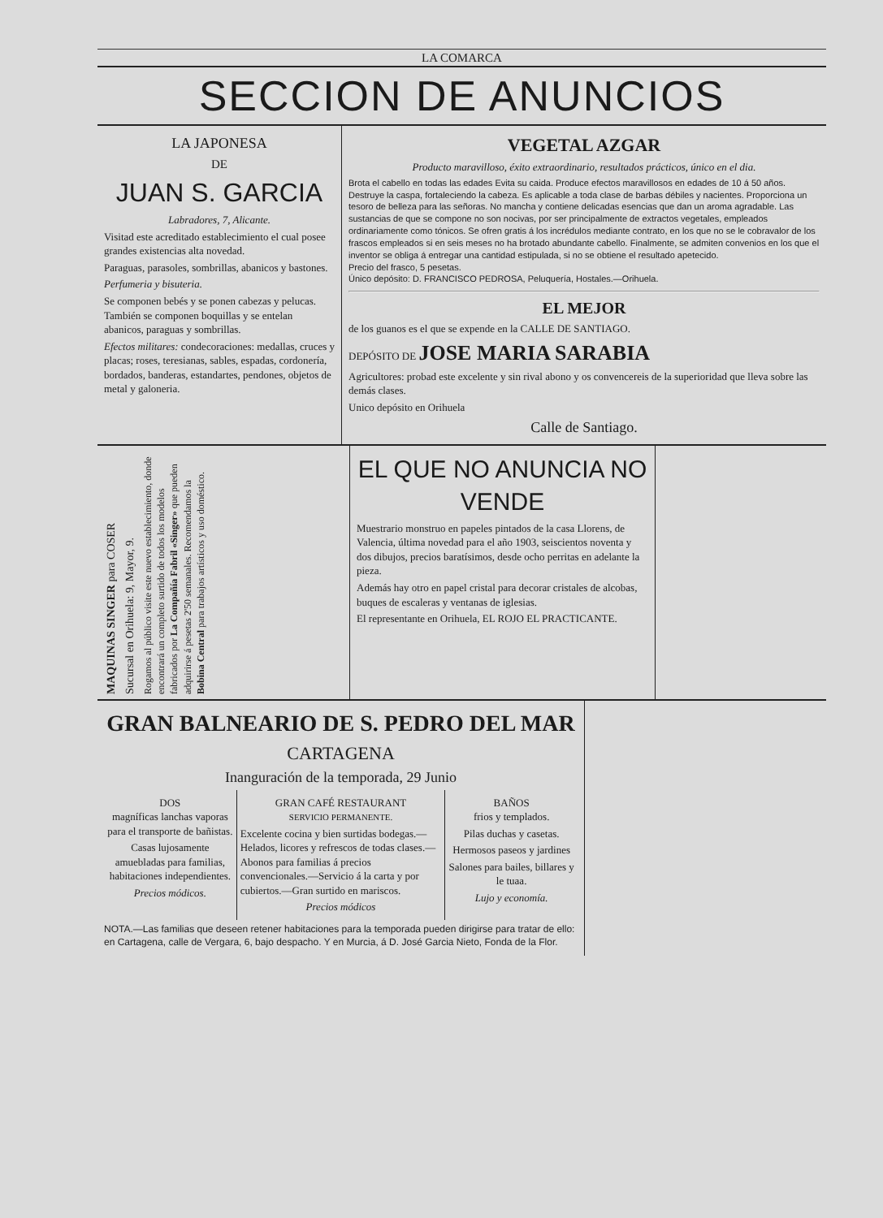LA COMARCA
SECCION DE ANUNCIOS
LA JAPONESA
DE
JUAN S. GARCIA
Labradores, 7, Alicante.
Visitad este acreditado establecimiento el cual posee grandes existencias alta novedad.
Paraguas, parasoles, sombrillas, abanicos y bastones.
Perfumeria y bisuteria.
Se componen bebés y se ponen cabezas y pelucas. También se componen boquillas y se entelan abanicos, paraguas y sombrillas.
Efectos militares: condecoraciones: medallas, cruces y placas; roses, teresianas, sables, espadas, cordonería, bordados, banderas, estandartes, pendones, objetos de metal y galoneria.
VEGETAL AZGAR
Producto maravilloso, éxito extraordinario, resultados prácticos, único en el dia.
Brota el cabello en todas las edades Evita su caida. Produce efectos maravillosos en edades de 10 á 50 años. Destruye la caspa, fortaleciendo la cabeza. Es aplicable a toda clase de barbas débiles y nacientes. Proporciona un tesoro de belleza para las señoras. No mancha y contiene delicadas esencias que dan un aroma agradable. Las sustancias de que se compone no son nocivas, por ser principalmente de extractos vegetales, empleados ordinariamente como tónicos. Se ofren gratis á los incrédulos mediante contrato, en los que no se le cobravalor de los frascos empleados si en seis meses no ha brotado abundante cabello. Finalmente, se admiten convenios en los que el inventor se obliga á entregar una cantidad estipulada, si no se obtiene el resultado apetecido.
Precio del frasco, 5 pesetas.
Único depósito: D. FRANCISCO PEDROSA, Peluquería, Hostales.—Orihuela.
EL MEJOR
de los guanos es el que se expende en la CALLE DE SANTIAGO.
DEPÓSITO DE JOSE MARIA SARABIA
Agricultores: probad este excelente y sin rival abono y os convencereis de la superioridad que lleva sobre las demás clases.
Unico depósito en Orihuela
Calle de Santiago.
MAQUINAS SINGER para COSER
Sucursal en Orihuela: 9, Mayor, 9.
Rogamos al público visite este nuevo establecimiento, donde encontrará un completo surtido de todos los modelos fabricados por La Compañía Fabril «Singer» que pueden adquirirse á pesetas 2'50 semanales. Recomendamos la Bobina Central para trabajos artísticos y uso doméstico.
EL QUE NO ANUNCIA NO VENDE
Muestrario monstruo en papeles pintados de la casa Llorens, de Valencia, última novedad para el año 1903, seiscientos noventa y dos dibujos, precios baratísimos, desde ocho perritas en adelante la pieza.
Además hay otro en papel cristal para decorar cristales de alcobas, buques de escaleras y ventanas de iglesias.
El representante en Orihuela, EL ROJO EL PRACTICANTE.
GRAN BALNEARIO DE S. PEDRO DEL MAR
CARTAGENA
Inanguración de la temporada, 29 Junio
DOS
magníficas lanchas vaporas
para el transporte de bañistas.
Casas lujosamente amuebladas para familias, habitaciones independientes.
Precios módicos.
GRAN CAFÉ RESTAURANT
SERVICIO PERMANENTE.
Excelente cocina y bien surtidas bodegas.—Helados, licores y refrescos de todas clases.—Abonos para familias á precios convencionales.—Servicio á la carta y por cubiertos.—Gran surtido en mariscos.
Precios módicos
BAÑOS
frios y templados.
Pilas duchas y casetas.
Hermosos paseos y jardines
Salones para bailes, billares y le tuaa.
Lujo y economía.
NOTA.—Las familias que deseen retener habitaciones para la temporada pueden dirigirse para tratar de ello: en Cartagena, calle de Vergara, 6, bajo despacho. Y en Murcia, á D. José Garcia Nieto, Fonda de la Flor.